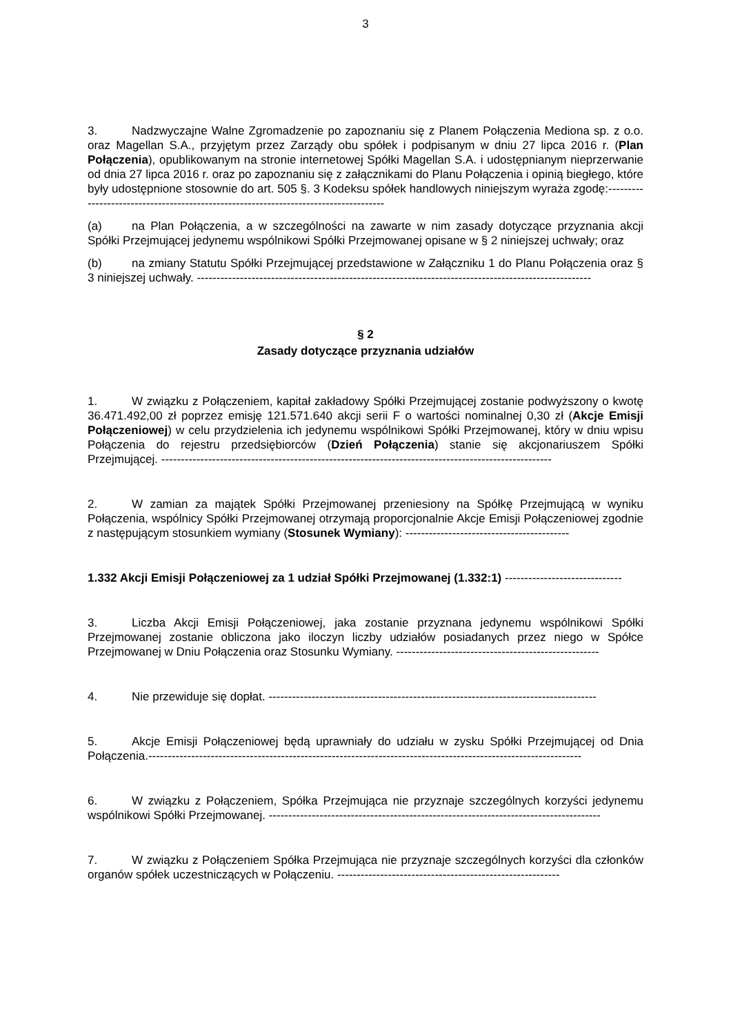3
3. Nadzwyczajne Walne Zgromadzenie po zapoznaniu się z Planem Połączenia Mediona sp. z o.o. oraz Magellan S.A., przyjętym przez Zarządy obu spółek i podpisanym w dniu 27 lipca 2016 r. (Plan Połączenia), opublikowanym na stronie internetowej Spółki Magellan S.A. i udostępnianym nieprzerwanie od dnia 27 lipca 2016 r. oraz po zapoznaniu się z załącznikami do Planu Połączenia i opinią biegłego, które były udostępnione stosownie do art. 505 §. 3 Kodeksu spółek handlowych niniejszym wyraża zgodę:-------------------------------------------------------------------------------------
(a) na Plan Połączenia, a w szczególności na zawarte w nim zasady dotyczące przyznania akcji Spółki Przejmującej jedynemu wspólnikowi Spółki Przejmowanej opisane w § 2 niniejszej uchwały; oraz
(b) na zmiany Statutu Spółki Przejmującej przedstawione w Załączniku 1 do Planu Połączenia oraz § 3 niniejszej uchwały. -----------------------------------------------------------------------------------------------------
§ 2
Zasady dotyczące przyznania udziałów
1. W związku z Połączeniem, kapitał zakładowy Spółki Przejmującej zostanie podwyższony o kwotę 36.471.492,00 zł poprzez emisję 121.571.640 akcji serii F o wartości nominalnej 0,30 zł (Akcje Emisji Połączeniowej) w celu przydzielenia ich jedynemu wspólnikowi Spółki Przejmowanej, który w dniu wpisu Połączenia do rejestru przedsiębiorców (Dzień Połączenia) stanie się akcjonariuszem Spółki Przejmującej. ----------------------------------------------------------------------------------------------------
2. W zamian za majątek Spółki Przejmowanej przeniesiony na Spółkę Przejmującą w wyniku Połączenia, wspólnicy Spółki Przejmowanej otrzymają proporcjonalnie Akcje Emisji Połączeniowej zgodnie z następującym stosunkiem wymiany (Stosunek Wymiany): ------------------------------------------
1.332 Akcji Emisji Połączeniowej za 1 udział Spółki Przejmowanej (1.332:1) ------------------------------
3. Liczba Akcji Emisji Połączeniowej, jaka zostanie przyznana jedynemu wspólnikowi Spółki Przejmowanej zostanie obliczona jako iloczyn liczby udziałów posiadanych przez niego w Spółce Przejmowanej w Dniu Połączenia oraz Stosunku Wymiany. ----------------------------------------------------
4. Nie przewiduje się dopłat. ------------------------------------------------------------------------------------
5. Akcje Emisji Połączeniowej będą uprawniały do udziału w zysku Spółki Przejmującej od Dnia Połączenia.---------------------------------------------------------------------------------------------------------------
6. W związku z Połączeniem, Spółka Przejmująca nie przyznaje szczególnych korzyści jedynemu wspólnikowi Spółki Przejmowanej. -------------------------------------------------------------------------------------
7. W związku z Połączeniem Spółka Przejmująca nie przyznaje szczególnych korzyści dla członków organów spółek uczestniczących w Połączeniu. ---------------------------------------------------------